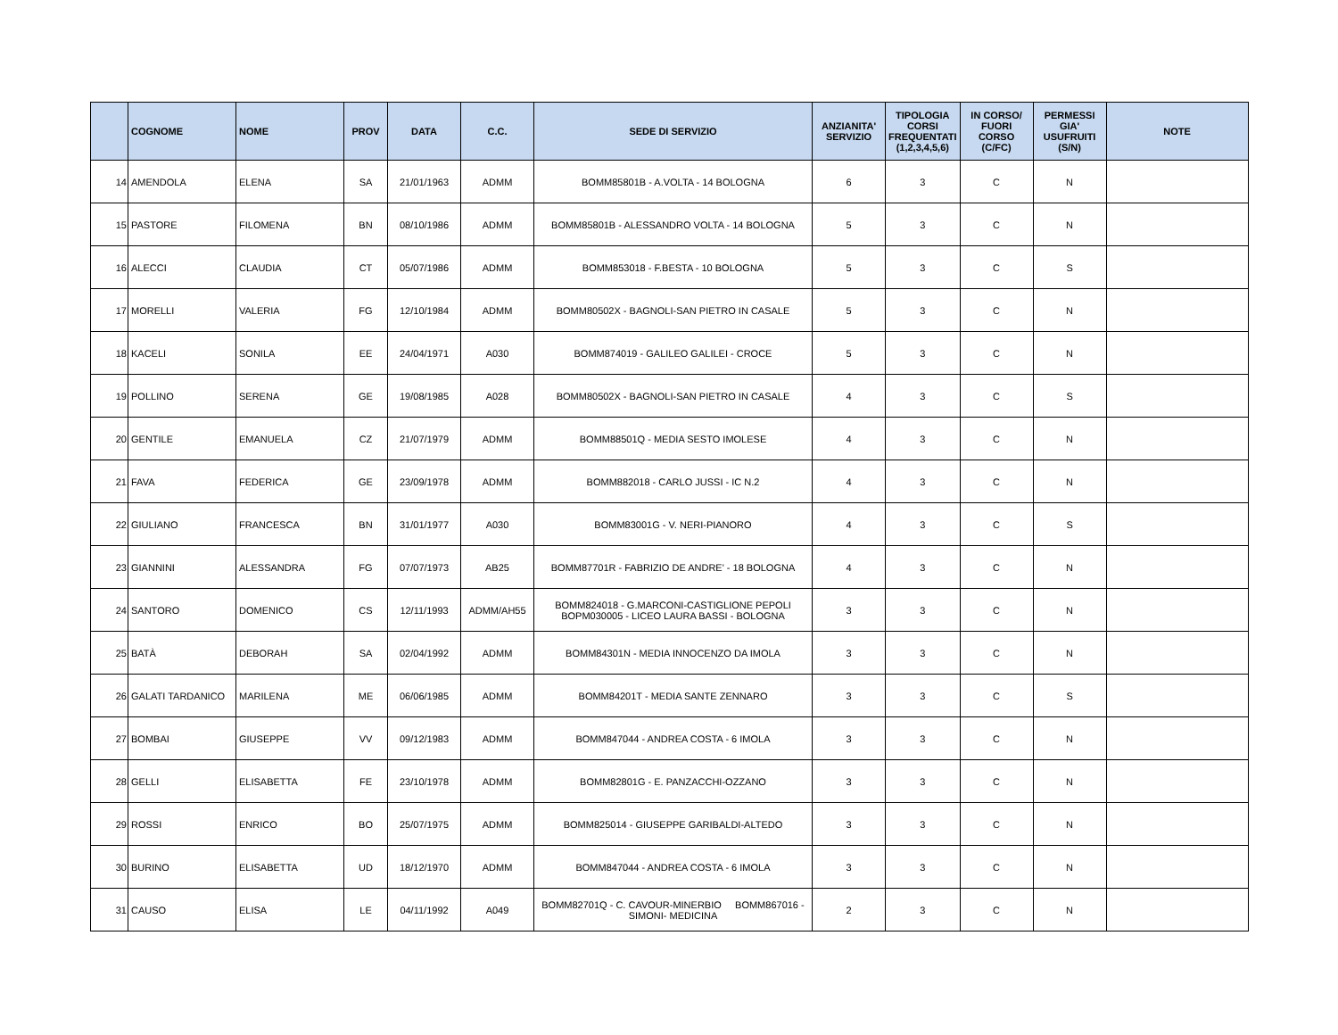| | COGNOME | NOME | PROV | DATA | C.C. | SEDE DI SERVIZIO | ANZIANITA' SERVIZIO | TIPOLOGIA CORSI FREQUENTATI (1,2,3,4,5,6) | IN CORSO/ FUORI CORSO (C/FC) | PERMESSI GIA' USUFRUITI (S/N) | NOTE |
| --- | --- | --- | --- | --- | --- | --- | --- | --- | --- | --- | --- |
| 14 | AMENDOLA | ELENA | SA | 21/01/1963 | ADMM | BOMM85801B - A.VOLTA - 14 BOLOGNA | 6 | 3 | C | N | |
| 15 | PASTORE | FILOMENA | BN | 08/10/1986 | ADMM | BOMM85801B - ALESSANDRO VOLTA - 14 BOLOGNA | 5 | 3 | C | N | |
| 16 | ALECCI | CLAUDIA | CT | 05/07/1986 | ADMM | BOMM853018 - F.BESTA - 10 BOLOGNA | 5 | 3 | C | S | |
| 17 | MORELLI | VALERIA | FG | 12/10/1984 | ADMM | BOMM80502X - BAGNOLI-SAN PIETRO IN CASALE | 5 | 3 | C | N | |
| 18 | KACELI | SONILA | EE | 24/04/1971 | A030 | BOMM874019 - GALILEO GALILEI - CROCE | 5 | 3 | C | N | |
| 19 | POLLINO | SERENA | GE | 19/08/1985 | A028 | BOMM80502X - BAGNOLI-SAN PIETRO IN CASALE | 4 | 3 | C | S | |
| 20 | GENTILE | EMANUELA | CZ | 21/07/1979 | ADMM | BOMM88501Q - MEDIA SESTO IMOLESE | 4 | 3 | C | N | |
| 21 | FAVA | FEDERICA | GE | 23/09/1978 | ADMM | BOMM882018 - CARLO JUSSI - IC N.2 | 4 | 3 | C | N | |
| 22 | GIULIANO | FRANCESCA | BN | 31/01/1977 | A030 | BOMM83001G - V. NERI-PIANORO | 4 | 3 | C | S | |
| 23 | GIANNINI | ALESSANDRA | FG | 07/07/1973 | AB25 | BOMM87701R - FABRIZIO DE ANDRE' - 18 BOLOGNA | 4 | 3 | C | N | |
| 24 | SANTORO | DOMENICO | CS | 12/11/1993 | ADMM/AH55 | BOMM824018 - G.MARCONI-CASTIGLIONE PEPOLI BOPM030005 - LICEO LAURA BASSI - BOLOGNA | 3 | 3 | C | N | |
| 25 | BATÀ | DEBORAH | SA | 02/04/1992 | ADMM | BOMM84301N - MEDIA INNOCENZO DA IMOLA | 3 | 3 | C | N | |
| 26 | GALATI TARDANICO | MARILENA | ME | 06/06/1985 | ADMM | BOMM84201T - MEDIA SANTE ZENNARO | 3 | 3 | C | S | |
| 27 | BOMBAI | GIUSEPPE | VV | 09/12/1983 | ADMM | BOMM847044 - ANDREA COSTA - 6 IMOLA | 3 | 3 | C | N | |
| 28 | GELLI | ELISABETTA | FE | 23/10/1978 | ADMM | BOMM82801G - E. PANZACCHI-OZZANO | 3 | 3 | C | N | |
| 29 | ROSSI | ENRICO | BO | 25/07/1975 | ADMM | BOMM825014 - GIUSEPPE GARIBALDI-ALTEDO | 3 | 3 | C | N | |
| 30 | BURINO | ELISABETTA | UD | 18/12/1970 | ADMM | BOMM847044 - ANDREA COSTA - 6 IMOLA | 3 | 3 | C | N | |
| 31 | CAUSO | ELISA | LE | 04/11/1992 | A049 | BOMM82701Q - C. CAVOUR-MINERBIO BOMM867016 - SIMONI- MEDICINA | 2 | 3 | C | N | |